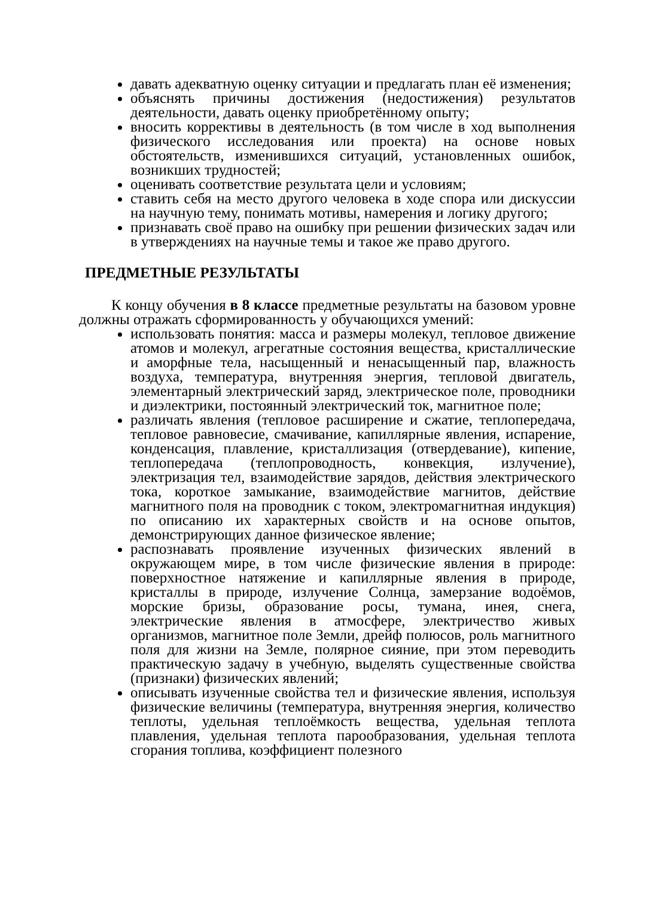давать адекватную оценку ситуации и предлагать план её изменения;
объяснять причины достижения (недостижения) результатов деятельности, давать оценку приобретённому опыту;
вносить коррективы в деятельность (в том числе в ход выполнения физического исследования или проекта) на основе новых обстоятельств, изменившихся ситуаций, установленных ошибок, возникших трудностей;
оценивать соответствие результата цели и условиям;
ставить себя на место другого человека в ходе спора или дискуссии на научную тему, понимать мотивы, намерения и логику другого;
признавать своё право на ошибку при решении физических задач или в утверждениях на научные темы и такое же право другого.
ПРЕДМЕТНЫЕ РЕЗУЛЬТАТЫ
К концу обучения в 8 классе предметные результаты на базовом уровне должны отражать сформированность у обучающихся умений:
использовать понятия: масса и размеры молекул, тепловое движение атомов и молекул, агрегатные состояния вещества, кристаллические и аморфные тела, насыщенный и ненасыщенный пар, влажность воздуха, температура, внутренняя энергия, тепловой двигатель, элементарный электрический заряд, электрическое поле, проводники и диэлектрики, постоянный электрический ток, магнитное поле;
различать явления (тепловое расширение и сжатие, теплопередача, тепловое равновесие, смачивание, капиллярные явления, испарение, конденсация, плавление, кристаллизация (отвердевание), кипение, теплопередача (теплопроводность, конвекция, излучение), электризация тел, взаимодействие зарядов, действия электрического тока, короткое замыкание, взаимодействие магнитов, действие магнитного поля на проводник с током, электромагнитная индукция) по описанию их характерных свойств и на основе опытов, демонстрирующих данное физическое явление;
распознавать проявление изученных физических явлений в окружающем мире, в том числе физические явления в природе: поверхностное натяжение и капиллярные явления в природе, кристаллы в природе, излучение Солнца, замерзание водоёмов, морские бризы, образование росы, тумана, инея, снега, электрические явления в атмосфере, электричество живых организмов, магнитное поле Земли, дрейф полюсов, роль магнитного поля для жизни на Земле, полярное сияние, при этом переводить практическую задачу в учебную, выделять существенные свойства (признаки) физических явлений;
описывать изученные свойства тел и физические явления, используя физические величины (температура, внутренняя энергия, количество теплоты, удельная теплоёмкость вещества, удельная теплота плавления, удельная теплота парообразования, удельная теплота сгорания топлива, коэффициент полезного